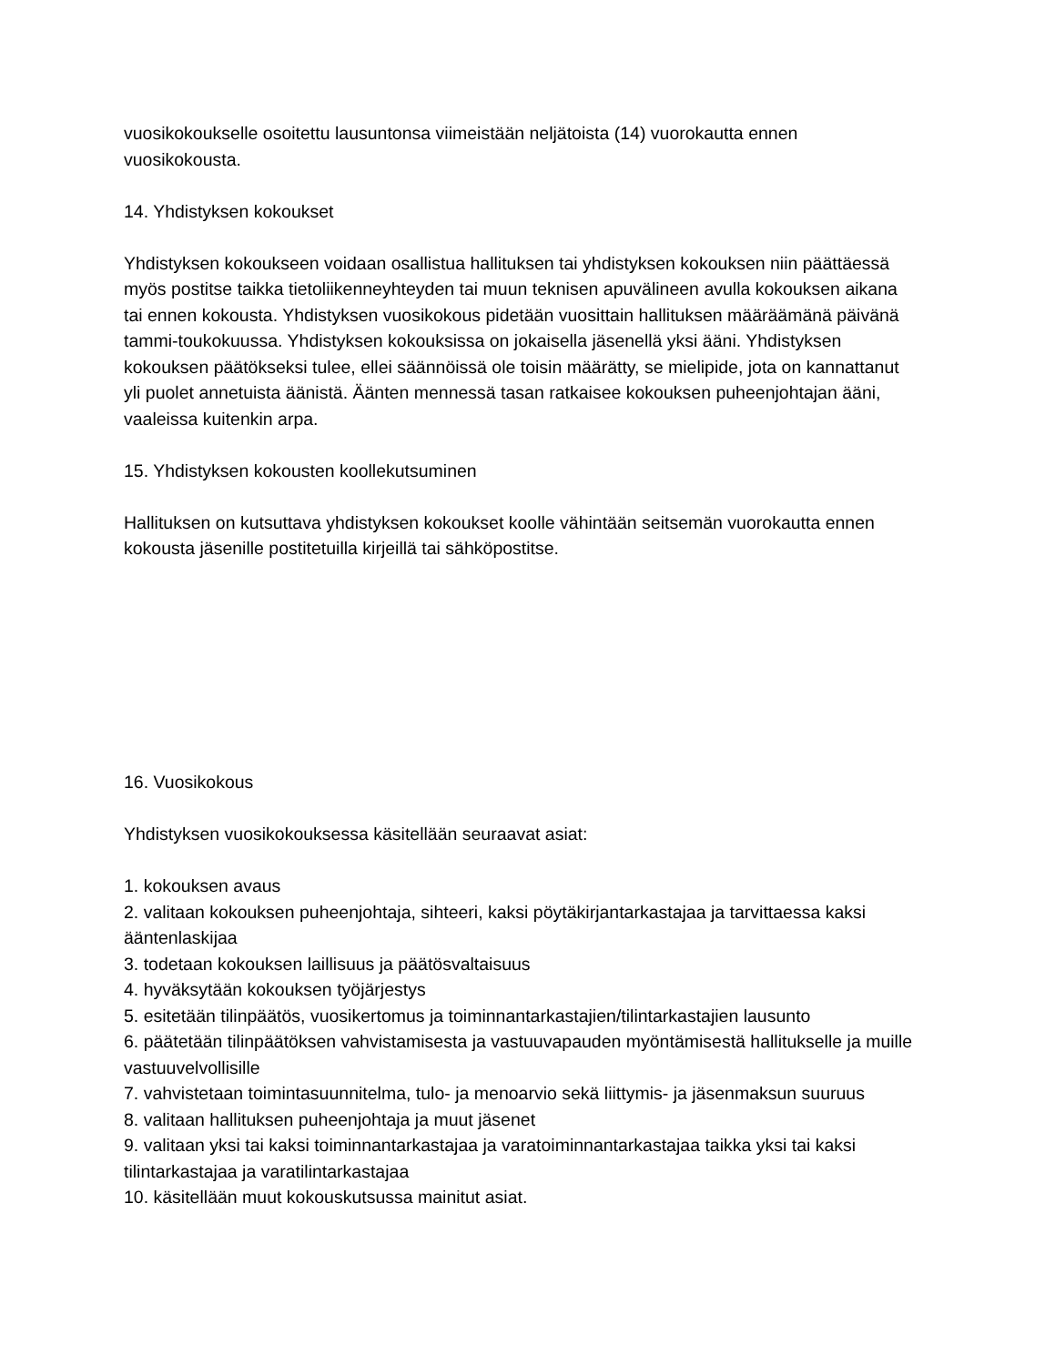vuosikokoukselle osoitettu lausuntonsa viimeistään neljätoista (14) vuorokautta ennen vuosikokousta.
14. Yhdistyksen kokoukset
Yhdistyksen kokoukseen voidaan osallistua hallituksen tai yhdistyksen kokouksen niin päättäessä myös postitse taikka tietoliikenneyhteyden tai muun teknisen apuvälineen avulla kokouksen aikana tai ennen kokousta. Yhdistyksen vuosikokous pidetään vuosittain hallituksen määräämänä päivänä tammi-toukokuussa. Yhdistyksen kokouksissa on jokaisella jäsenellä yksi ääni. Yhdistyksen kokouksen päätökseksi tulee, ellei säännöissä ole toisin määrätty, se mielipide, jota on kannattanut yli puolet annetuista äänistä. Äänten mennessä tasan ratkaisee kokouksen puheenjohtajan ääni, vaaleissa kuitenkin arpa.
15. Yhdistyksen kokousten koollekutsuminen
Hallituksen on kutsuttava yhdistyksen kokoukset koolle vähintään seitsemän vuorokautta ennen kokousta jäsenille postitetuilla kirjeillä tai sähköpostitse.
16. Vuosikokous
Yhdistyksen vuosikokouksessa käsitellään seuraavat asiat:
1. kokouksen avaus
2. valitaan kokouksen puheenjohtaja, sihteeri, kaksi pöytäkirjantarkastajaa ja tarvittaessa kaksi ääntenlaskijaa
3. todetaan kokouksen laillisuus ja päätösvaltaisuus
4. hyväksytään kokouksen työjärjestys
5. esitetään tilinpäätös, vuosikertomus ja toiminnantarkastajien/tilintarkastajien lausunto
6. päätetään tilinpäätöksen vahvistamisesta ja vastuuvapauden myöntämisestä hallitukselle ja muille vastuuvelvollisille
7. vahvistetaan toimintasuunnitelma, tulo- ja menoarvio sekä liittymis- ja jäsenmaksun suuruus
8. valitaan hallituksen puheenjohtaja ja muut jäsenet
9. valitaan yksi tai kaksi toiminnantarkastajaa ja varatoiminnantarkastajaa taikka yksi tai kaksi tilintarkastajaa ja varatilintarkastajaa
10. käsitellään muut kokouskutsussa mainitut asiat.